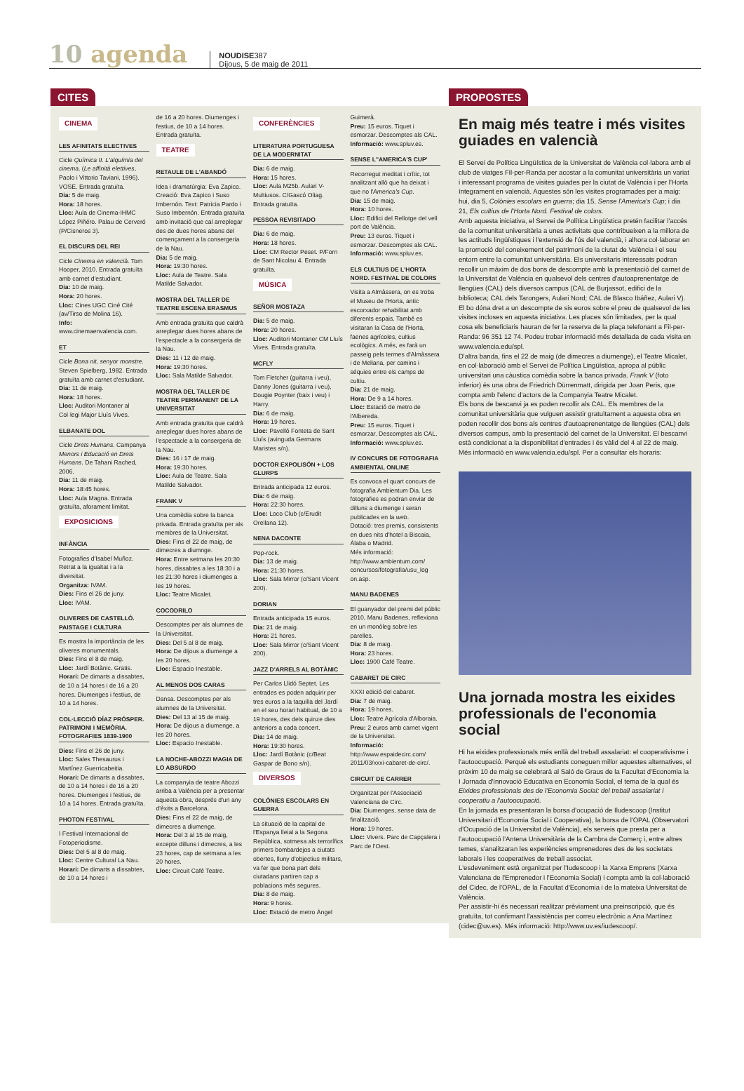10 agenda
NOUDISE387
Dijous, 5 de maig de 2011
CITES
CINEMA
LES AFINITATS ELECTIVES
Cicle Química II. L'alquímia del cinema. (Le affinità elettives, Paolo i Vittorio Taviani, 1996). VOSE. Entrada gratuïta.
Dia: 5 de maig.
Hora: 18 hores.
Lloc: Aula de Cinema-IHMC López Piñéro. Palau de Cerveró (P/Cisneros 3).
EL DISCURS DEL REI
Cicle Cinema en valencià. Tom Hooper, 2010. Entrada gratuïta amb carnet d'estudiant.
Dia: 10 de maig.
Hora: 20 hores.
Lloc: Cines UGC Ciné Cité (av/Tirso de Molina 16).
Info: www.cinemaenvalencia.com.
ET
Cicle Bona nit, senyor monstre. Steven Spielberg, 1982. Entrada gratuïta amb carnet d'estudiant.
Dia: 11 de maig.
Hora: 18 hores.
Lloc: Auditori Montaner al Col·legi Major Lluís Vives.
ELBANATE DOL
Cicle Drets Humans. Campanya Menors i Educació en Drets Humans. De Tahani Rached, 2006.
Dia: 11 de maig.
Hora: 18:45 hores.
Lloc: Aula Magna. Entrada gratuïta, aforament limitat.
EXPOSICIONS
INFÀNCIA
Fotografies d'Isabel Muñoz. Retrat a la igualtat i a la diversitat.
Organitza: IVAM.
Dies: Fins el 26 de juny.
Lloc: IVAM.
OLIVERES DE CASTELLÓ. PAISTAGE I CULTURA
Es mostra la importància de les oliveres monumentals.
Dies: Fins el 8 de maig.
Lloc: Jardí Botànic. Gratis.
Horari: De dimarts a dissabtes, de 10 a 14 hores i de 16 a 20 hores. Diumenges i festius, de 10 a 14 hores.
COL·LECCIÓ DÍAZ PRÓSPER. PATRIMONI I MEMÒRIA. FOTOGRAFIES 1839-1900
Dies: Fins el 26 de juny.
Lloc: Sales Thesaurus i Martínez Guerricabeitia.
Horari: De dimarts a dissabtes, de 10 a 14 hores i de 16 a 20 hores. Diumenges i festius, de 10 a 14 hores. Entrada gratuïta.
PHOTON FESTIVAL
I Festival Internacional de Fotoperiodisme.
Dies: Del 5 al 8 de maig.
Lloc: Centre Cultural La Nau.
Horari: De dimarts a dissabtes, de 10 a 14 hores i
de 16 a 20 hores. Diumenges i festius, de 10 a 14 hores. Entrada gratuïta.
TEATRE
RETAULE DE L'ABANDÓ
Idea i dramatúrgia: Eva Zapico. Creació: Eva Zapico i Suso Imbernón. Text: Patricia Pardo i Suso Imbernón. Entrada gratuïta amb invitació que cal arreplegar des de dues hores abans del començament a la consergeria de la Nau.
Dia: 5 de maig.
Hora: 19:30 hores.
Lloc: Aula de Teatre. Sala Matilde Salvador.
MOSTRA DEL TALLER DE TEATRE ESCENA ERASMUS
Amb entrada gratuïta que caldrà arreplegar dues hores abans de l'espectacle a la consergeria de la Nau.
Dies: 11 i 12 de maig.
Hora: 19:30 hores.
Lloc: Sala Matilde Salvador.
MOSTRA DEL TALLER DE TEATRE PERMANENT DE LA UNIVERSITAT
Amb entrada gratuïta que caldrà arreplegar dues hores abans de l'espectacle a la consergeria de la Nau.
Dies: 16 i 17 de maig.
Hora: 19:30 hores.
Lloc: Aula de Teatre. Sala Matilde Salvador.
FRANK V
Una comèdia sobre la banca privada. Entrada gratuïta per als membres de la Universitat.
Dies: Fins el 22 de maig, de dimecres a diumnge.
Hora: Entre setmana les 20:30 hores, dissabtes a les 18:30 i a les 21:30 hores i diumenges a les 19 hores.
Lloc: Teatre Micalet.
COCODRILO
Descomptes per als alumnes de la Universitat.
Dies: Del 5 al 8 de maig.
Hora: De dijous a diumenge a les 20 hores.
Lloc: Espacio Inestable.
AL MENOS DOS CARAS
Dansa. Descomptes per als alumnes de la Universitat.
Dies: Del 13 al 15 de maig.
Hora: De dijous a diumenge, a les 20 hores.
Lloc: Espacio Inestable.
LA NOCHE-ABOZZI MAGIA DE LO ABSURDO
La companyia de teatre Abozzi arriba a València per a presentar aquesta obra, després d'un any d'èxits a Barcelona.
Dies: Fins el 22 de maig, de dimecres a diumenge.
Hora: Del 3 al 15 de maig, excepte dilluns i dimecres, a les 23 hores, cap de setmana a les 20 hores.
Lloc: Circuit Café Teatre.
CONFERÈNCIES
LITERATURA PORTUGUESA DE LA MODERNITAT
Dia: 6 de maig.
Hora: 15 hores.
Lloc: Aula M25b. Aulari V-Multiusos. C/Gascó Oliag. Entrada gratuïta.
PESSOA REVISITADO
Dia: 6 de maig.
Hora: 18 hores.
Lloc: CM Rector Peset. P/Forn de Sant Nicolau 4. Entrada gratuïta.
MÚSICA
SEÑOR MOSTAZA
Dia: 5 de maig.
Hora: 20 hores.
Lloc: Auditori Montaner CM Lluís Vives. Entrada gratuïta.
MCFLY
Tom Fletcher (guitarra i veu), Danny Jones (guitarra i veu), Dougie Poynter (baix i veu) i Harry.
Dia: 6 de maig.
Hora: 19 hores.
Lloc: Pavelló Fonteta de Sant Lluís (avinguda Germans Maristes s/n).
DOCTOR EXPOLISÓN + LOS GLURPS
Entrada anticipada 12 euros.
Dia: 6 de maig.
Hora: 22:30 hores.
Lloc: Loco Club (c/Erudit Orellana 12).
NENA DACONTE
Pop-rock.
Dia: 13 de maig.
Hora: 21:30 hores.
Lloc: Sala Mirror (c/Sant Vicent 200).
DORIAN
Entrada anticipada 15 euros.
Dia: 21 de maig.
Hora: 21 hores.
Lloc: Sala Mirror (c/Sant Vicent 200).
JAZZ D'ARRELS AL BOTÀNIC
Per Carlos Llidó Septet. Les entrades es poden adquirir per tres euros a la taquilla del Jardí en el seu horari habitual, de 10 a 19 hores, des dels quinze dies anteriors a cada concert.
Dia: 14 de maig.
Hora: 19:30 hores.
Lloc: Jardí Botànic (c/Beat Gaspar de Bono s/n).
DIVERSOS
COLÒNIES ESCOLARS EN GUERRA
La situació de la capital de l'Espanya lleial a la Segona República, sotmesa als terrorífics primers bombardejos a ciutats obertes, lluny d'objectius militars, va fer que bona part dels ciutadans partiren cap a poblacions més segures.
Dia: 8 de maig.
Hora: 9 hores.
Lloc: Estació de metro Àngel
Guimerà.
Preu: 15 euros. Tiquet i esmorzar. Descomptes als CAL.
Informació: www.spluv.es.
SENSE L''AMERICA'S CUP'
Recorregut meditat i crític, tot analitzant allò que ha deixat i que no l'America's Cup.
Dia: 15 de maig.
Hora: 10 hores.
Lloc: Edifici del Rellotge del vell port de València.
Preu: 13 euros. Tiquet i esmorzar. Descomptes als CAL.
Informació: www.spluv.es.
ELS CULTIUS DE L'HORTA NORD. FESTIVAL DE COLORS
Visita a Almàssera, on es troba el Museu de l'Horta, antic escorxador rehabilitat amb diferents espais. També es visitaran la Casa de l'Horta, faenes agrícoles, cultius ecològics. A més, es farà un passeig pels termes d'Almàssera i de Meliana, per camins i séquies entre els camps de cultiu.
Dia: 21 de maig.
Hora: De 9 a 14 hores.
Lloc: Estació de metro de l'Albereda.
Preu: 15 euros. Tiquet i esmorzar. Descomptes als CAL.
Informació: www.spluv.es.
IV CONCURS DE FOTOGRAFIA AMBIENTAL ONLINE
Es convoca el quart concurs de fotografia Ambientum Dia. Les fotografies es podran enviar de dilluns a diumenge i seran publicades en la web.
Dotació: tres premis, consistents en dues nits d'hotel a Biscaia, Àlaba o Madrid.
Més informació: http://www.ambientum.com/ concursos/fotografia/usu_log on.asp.
MANU BADENES
El guanyador del premi del públic 2010, Manu Badenes, reflexiona en un monòleg sobre les parelles.
Dia: 8 de maig.
Hora: 23 hores.
Lloc: 1900 Café Teatre.
CABARET DE CIRC
XXXI edició del cabaret.
Dia: 7 de maig.
Hora: 19 hores.
Lloc: Teatre Agrícola d'Alboraia.
Preu: 2 euros amb carnet vigent de la Universitat.
Informació: http://www.espaidecirc.com/ 2011/03/xxxi-cabaret-de-circ/.
CIRCUIT DE CARRER
Organitzat per l'Associació Valenciana de Circ.
Dia: Diumenges, sense data de finalització.
Hora: 19 hores.
Lloc: Vivers. Parc de Capçalera i Parc de l'Oest.
PROPOSTES
En maig més teatre i més visites guiades en valencià
El Servei de Política Lingüística de la Universitat de València col·labora amb el club de viatges Fil-per-Randa per acostar a la comunitat universitària un variat i interessant programa de visites guiades per la ciutat de València i per l'Horta íntegrament en valencià. Aquestes són les visites programades per a maig: hui, dia 5, Colònies escolars en guerra; dia 15, Sense l'America's Cup; i dia 21, Els cultius de l'Horta Nord. Festival de colors.
Amb aquesta iniciativa, el Servei de Política Lingüística pretén facilitar l'accés de la comunitat universitària a unes activitats que contribueixen a la millora de les actituds lingüístiques i l'extensió de l'ús del valencià, i alhora col·laborar en la promoció del coneixement del patrimoni de la ciutat de València i el seu entorn entre la comunitat universitària. Els universitaris interessats podran recollir un màxim de dos bons de descompte amb la presentació del carnet de la Universitat de València en qualsevol dels centres d'autoaprenentatge de llengües (CAL) dels diversos campus (CAL de Burjassot, edifici de la biblioteca; CAL dels Tarongers, Aulari Nord; CAL de Blasco Ibáñez, Aulari V).
El bo dóna dret a un descompte de sis euros sobre el preu de qualsevol de les visites incloses en aquesta iniciativa. Les places són limitades, per la qual cosa els beneficiaris hauran de fer la reserva de la plaça telefonant a Fil-per-Randa: 96 351 12 74. Podeu trobar informació més detallada de cada visita en www.valencia.edu/spl.
D'altra banda, fins el 22 de maig (de dimecres a diumenge), el Teatre Micalet, en col·laboració amb el Servei de Política Lingüística, apropa al públic universitari una càustica comèdia sobre la banca privada. Frank V (foto inferior) és una obra de Friedrich Dürrenmatt, dirigida per Joan Peris, que compta amb l'elenc d'actors de la Companyia Teatre Micalet.
Els bons de bescanvi ja es poden recollir als CAL. Els membres de la comunitat universitària que vulguen assistir gratuïtament a aquesta obra en poden recollir dos bons als centres d'autoaprenentatge de llengües (CAL) dels diversos campus, amb la presentació del carnet de la Universitat. El bescanvi està condicionat a la disponibilitat d'entrades i és vàlid del 4 al 22 de maig. Més informació en www.valencia.edu/spl. Per a consultar els horaris:
Una jornada mostra les eixides professionals de l'economia social
Hi ha eixides professionals més enllà del treball assalariat: el cooperativisme i l'autoocupació. Perquè els estudiants coneguen millor aquestes alternatives, el pròxim 10 de maig se celebrarà al Saló de Graus de la Facultat d'Economia la I Jornada d'Innovació Educativa en Economia Social, el tema de la qual és Eixides professionals des de l'Economia Social: del treball assalariat i cooperatiu a l'autoocupació.
En la jornada es presentaran la borsa d'ocupació de Iludescoop (Institut Universitari d'Economia Social i Cooperativa), la borsa de l'OPAL (Observatori d'Ocupació de la Universitat de València), els serveis que presta per a l'autoocupació l'Antena Universitària de la Cambra de Comerç i, entre altres temes, s'analitzaran les experiències emprenedores des de les societats laborals i les cooperatives de treball associat.
L'esdeveniment està organitzat per l'Iudescoop i la Xarxa Emprens (Xarxa Valenciana de l'Emprenedor i l'Economia Social) i compta amb la col·laboració del Cidec, de l'OPAL, de la Facultat d'Economia i de la mateixa Universitat de València.
Per assistir-hi és necessari realitzar prèviament una preinscripció, que és gratuïta, tot confirmant l'assistència per correu electrònic a Ana Martínez (cidec@uv.es). Més informació: http://www.uv.es/iudescoop/.